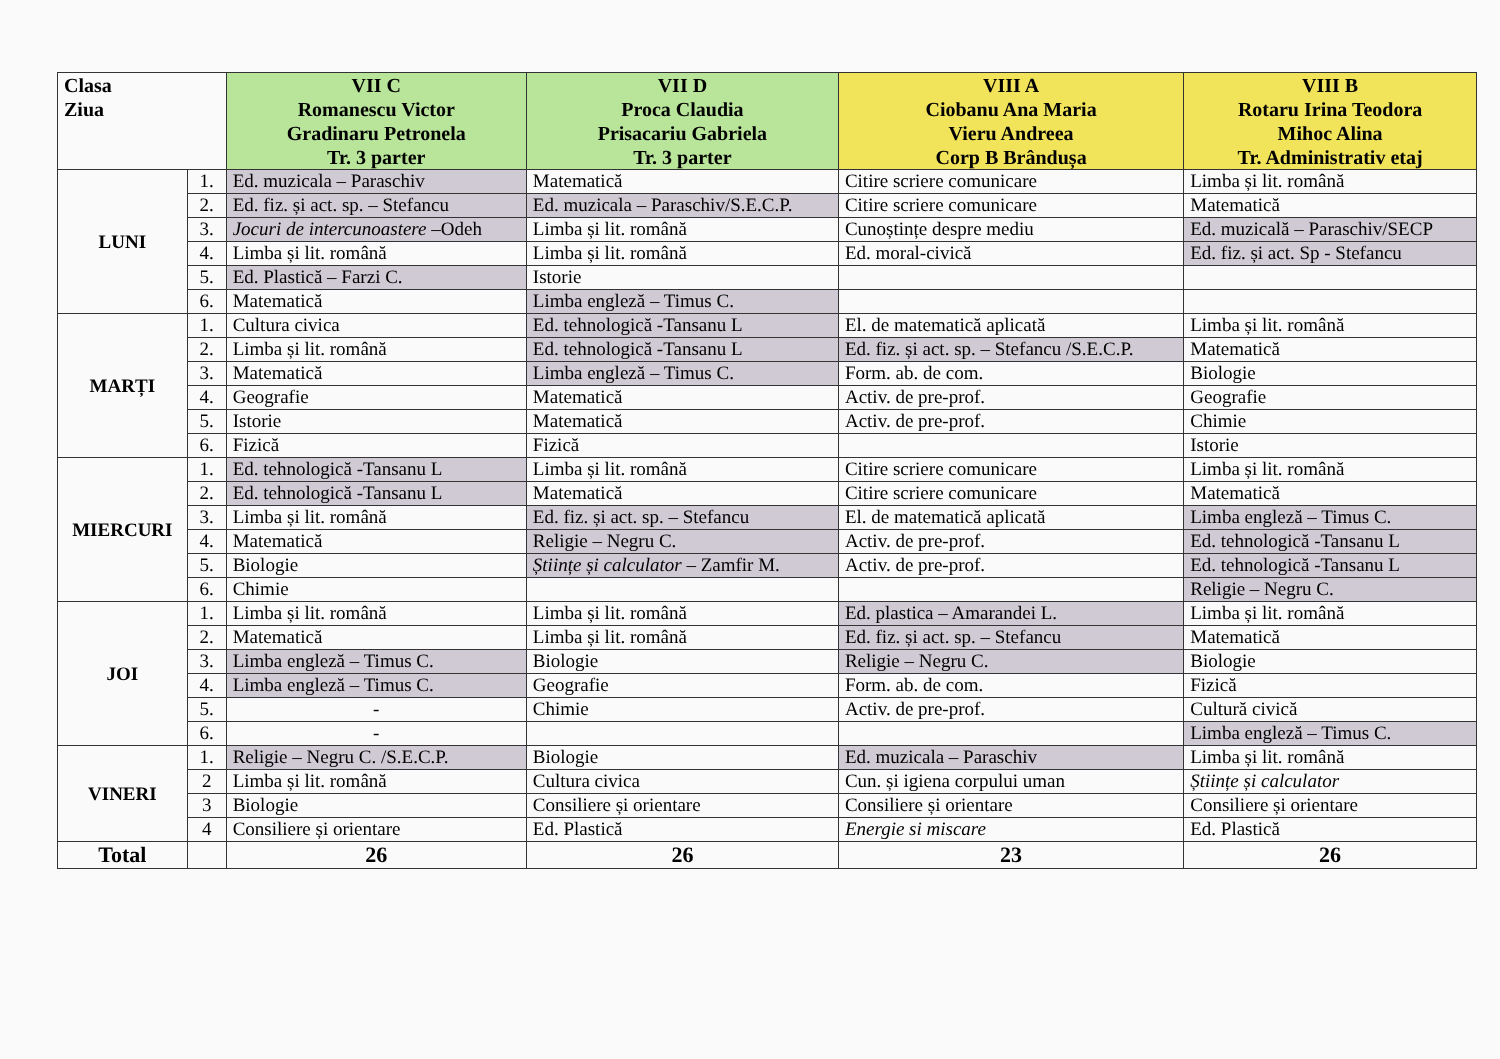| Clasa Ziua | | VII C Romanescu Victor Gradinaru Petronela Tr. 3 parter | VII D Proca Claudia Prisacariu Gabriela Tr. 3 parter | VIII A Ciobanu Ana Maria Vieru Andreea Corp B Brândușa | VIII B Rotaru Irina Teodora Mihoc Alina Tr. Administrativ etaj |
| --- | --- | --- | --- | --- | --- |
| LUNI | 1. | Ed. muzicala – Paraschiv | Matematică | Citire scriere comunicare | Limba și lit. română |
| | 2. | Ed. fiz. și act. sp. – Stefancu | Ed. muzicala – Paraschiv/S.E.C.P. | Citire scriere comunicare | Matematică |
| | 3. | Jocuri de intercunoastere –Odeh | Limba și lit. română | Cunoștințe despre mediu | Ed. muzicală – Paraschiv/SECP |
| | 4. | Limba și lit. română | Limba și lit. română | Ed. moral-civică | Ed. fiz. și act. Sp - Stefancu |
| | 5. | Ed. Plastică – Farzi C. | Istorie | | |
| | 6. | Matematică | Limba engleză – Timus C. | | |
| MARȚI | 1. | Cultura civica | Ed. tehnologică -Tansanu L | El. de matematică aplicată | Limba și lit. română |
| | 2. | Limba și lit. română | Ed. tehnologică -Tansanu L | Ed. fiz. și act. sp. – Stefancu /S.E.C.P. | Matematică |
| | 3. | Matematică | Limba engleză – Timus C. | Form. ab. de com. | Biologie |
| | 4. | Geografie | Matematică | Activ. de pre-prof. | Geografie |
| | 5. | Istorie | Matematică | Activ. de pre-prof. | Chimie |
| | 6. | Fizică | Fizică | | Istorie |
| MIERCURI | 1. | Ed. tehnologică -Tansanu L | Limba și lit. română | Citire scriere comunicare | Limba și lit. română |
| | 2. | Ed. tehnologică -Tansanu L | Matematică | Citire scriere comunicare | Matematică |
| | 3. | Limba și lit. română | Ed. fiz. și act. sp. – Stefancu | El. de matematică aplicată | Limba engleză – Timus C. |
| | 4. | Matematică | Religie – Negru C. | Activ. de pre-prof. | Ed. tehnologică -Tansanu L |
| | 5. | Biologie | Științe și calculator – Zamfir M. | Activ. de pre-prof. | Ed. tehnologică -Tansanu L |
| | 6. | Chimie | | | Religie – Negru C. |
| JOI | 1. | Limba și lit. română | Limba și lit. română | Ed. plastica – Amarandei L. | Limba și lit. română |
| | 2. | Matematică | Limba și lit. română | Ed. fiz. și act. sp. – Stefancu | Matematică |
| | 3. | Limba engleză – Timus C. | Biologie | Religie – Negru C. | Biologie |
| | 4. | Limba engleză – Timus C. | Geografie | Form. ab. de com. | Fizică |
| | 5. | - | Chimie | Activ. de pre-prof. | Cultură civică |
| | 6. | - | | | Limba engleză – Timus C. |
| VINERI | 1. | Religie – Negru C. /S.E.C.P. | Biologie | Ed. muzicala – Paraschiv | Limba și lit. română |
| | 2 | Limba și lit. română | Cultura civica | Cun. și igiena corpului uman | Științe și calculator |
| | 3 | Biologie | Consiliere și orientare | Consiliere și orientare | Consiliere și orientare |
| | 4 | Consiliere și orientare | Ed. Plastică | Energie si miscare | Ed. Plastică |
| Total | | 26 | 26 | 23 | 26 |